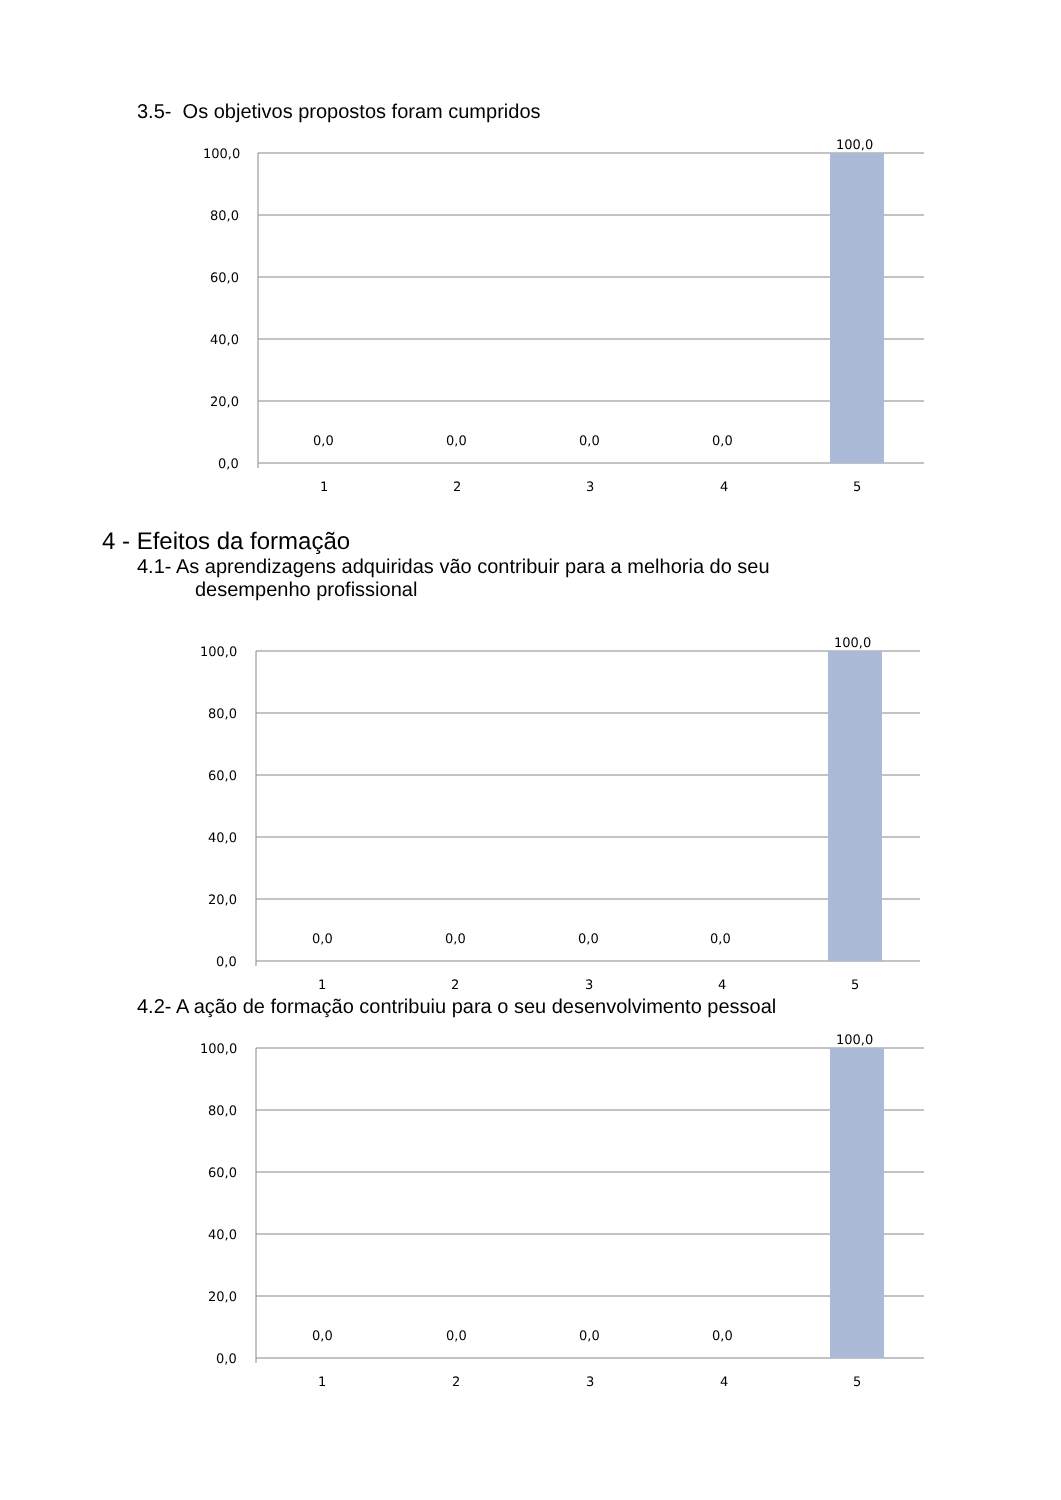3.5- Os objetivos propostos foram cumpridos
100,0
80,0
60,0
40,0
20,0
0,0
0,0
0,0
0,0
0,0
100,0
1
2
3
4
5
4 - Efeitos da formação
4.1- As aprendizagens adquiridas vão contribuir para a melhoria do seu
desempenho profissional
100,0
80,0
60,0
40,0
20,0
0,0
0,0
0,0
0,0
0,0
100,0
1
2
3
4
5
4.2- A ação de formação contribuiu para o seu desenvolvimento pessoal
100,0
80,0
60,0
40,0
20,0
0,0
0,0
0,0
0,0
0,0
100,0
1
2
3
4
5